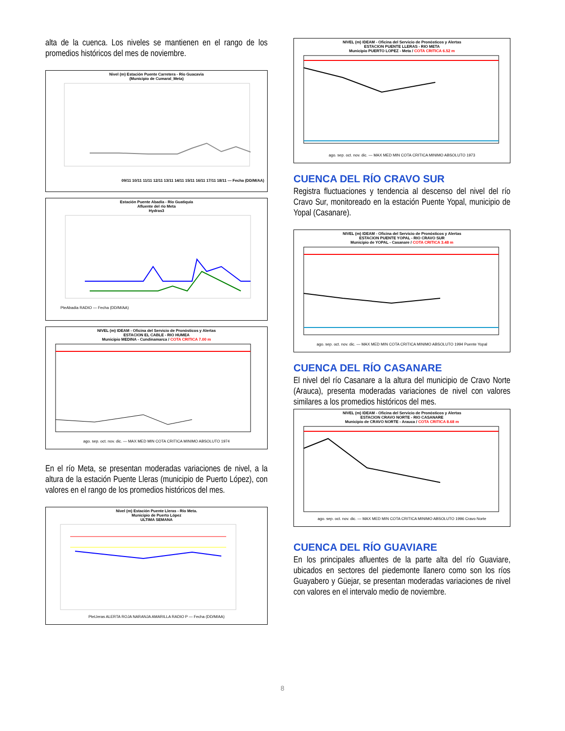alta de la cuenca. Los niveles se mantienen en el rango de los promedios históricos del mes de noviembre.
Nivel (m) Estación Puente Carretera - Río Guacavia
(Municipio de Cumaral_Meta)
09/11 10/11 11/11 12/11 13/11 14/11 15/11 16/11 17/11 18/11 — Fecha (DD/M/AA)
Estación Puente Abadía - Río Guatiquía
Afluente del río Meta
Hydras3
PteAbadia RADIO — Fecha (DD/M/AA)
NIVEL (m) IDEAM - Oficina del Servicio de Pronósticos y Alertas
ESTACION EL CABLE - RIO HUMEA
Municipio MEDINA - Cundinamarca / COTA CRITICA 7.00 m
ago. sep. oct. nov. dic. — MAX MED MIN COTA CRITICA MINIMO ABSOLUTO 1974
En el río Meta, se presentan moderadas variaciones de nivel, a la altura de la estación Puente Lleras (municipio de Puerto López), con valores en el rango de los promedios históricos del mes.
Nivel (m) Estación Puente Lleras - Río Meta.
Municipio de Puerto López
ULTIMA SEMANA
PteLleras ALERTA ROJA NARANJA AMARILLA RADIO P — Fecha (DD/M/AA)
NIVEL (m) IDEAM - Oficina del Servicio de Pronósticos y Alertas
ESTACION PUENTE LLERAS - RIO META
Municipio PUERTO LOPEZ - Meta / COTA CRITICA 6.52 m
ago. sep. oct. nov. dic. — MAX MED MIN COTA CRITICA MINIMO ABSOLUTO 1973
CUENCA DEL RÍO CRAVO SUR
Registra fluctuaciones y tendencia al descenso del nivel del río Cravo Sur, monitoreado en la estación Puente Yopal, municipio de Yopal (Casanare).
NIVEL (m) IDEAM - Oficina del Servicio de Pronósticos y Alertas
ESTACION PUENTE YOPAL - RIO CRAVO SUR
Municipio de YOPAL - Casanare / COTA CRITICA 3.48 m
ago. sep. oct. nov. dic. — MAX MED MIN COTA CRITICA MINIMO ABSOLUTO 1994 Puente Yopal
CUENCA DEL RÍO CASANARE
El nivel del río Casanare a la altura del municipio de Cravo Norte (Arauca), presenta moderadas variaciones de nivel con valores similares a los promedios históricos del mes.
NIVEL (m) IDEAM - Oficina del Servicio de Pronósticos y Alertas
ESTACION CRAVO NORTE - RIO CASANARE
Municipio de CRAVO NORTE - Arauca / COTA CRITICA 8.68 m
ago. sep. oct. nov. dic. — MAX MED MIN COTA CRITICA MINIMO ABSOLUTO 1996 Cravo Norte
CUENCA DEL RÍO GUAVIARE
En los principales afluentes de la parte alta del río Guaviare, ubicados en sectores del piedemonte llanero como son los ríos Guayabero y Güejar, se presentan moderadas variaciones de nivel con valores en el intervalo medio de noviembre.
8